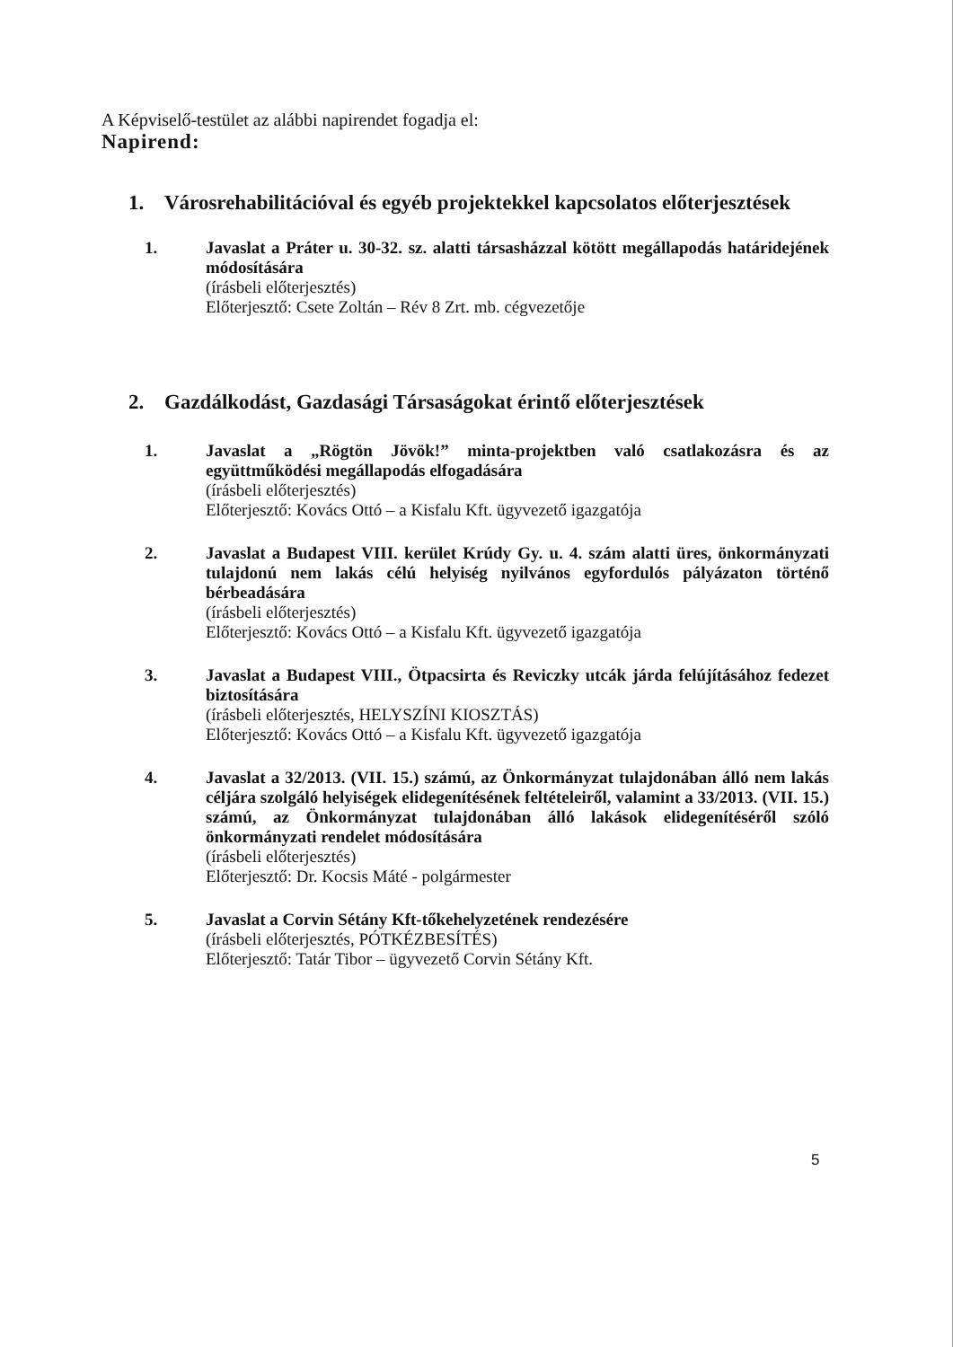A Képviselő-testület az alábbi napirendet fogadja el:
Napirend:
1. Városrehabilitációval és egyéb projektekkel kapcsolatos előterjesztések
1. Javaslat a Práter u. 30-32. sz. alatti társasházzal kötött megállapodás határidejének módosítására
(írásbeli előterjesztés)
Előterjesztő: Csete Zoltán – Rév 8 Zrt. mb. cégvezetője
2. Gazdálkodást, Gazdasági Társaságokat érintő előterjesztések
1. Javaslat a „Rögtön Jövök!” minta-projektben való csatlakozásra és az együttműködési megállapodás elfogadására
(írásbeli előterjesztés)
Előterjesztő: Kovács Ottó – a Kisfalu Kft. ügyvezető igazgatója
2. Javaslat a Budapest VIII. kerület Krúdy Gy. u. 4. szám alatti üres, önkormányzati tulajdonú nem lakás célú helyiség nyilvános egyfordulós pályázaton történő bérbeadására
(írásbeli előterjesztés)
Előterjesztő: Kovács Ottó – a Kisfalu Kft. ügyvezető igazgatója
3. Javaslat a Budapest VIII., Ötpacsirta és Reviczky utcák járda felújításához fedezet biztosítására
(írásbeli előterjesztés, HELYSZÍNI KIOSZTÁS)
Előterjesztő: Kovács Ottó – a Kisfalu Kft. ügyvezető igazgatója
4. Javaslat a 32/2013. (VII. 15.) számú, az Önkormányzat tulajdonában álló nem lakás céljára szolgáló helyiségek elidegenítésének feltételeiről, valamint a 33/2013. (VII. 15.) számú, az Önkormányzat tulajdonában álló lakások elidegenítéséről szóló önkormányzati rendelet módosítására
(írásbeli előterjesztés)
Előterjesztő: Dr. Kocsis Máté - polgármester
5. Javaslat a Corvin Sétány Kft-tőkehelyzetének rendezésére
(írásbeli előterjesztés, PÓTKÉZBESÍTÉS)
Előterjesztő: Tatár Tibor – ügyvezető Corvin Sétány Kft.
5